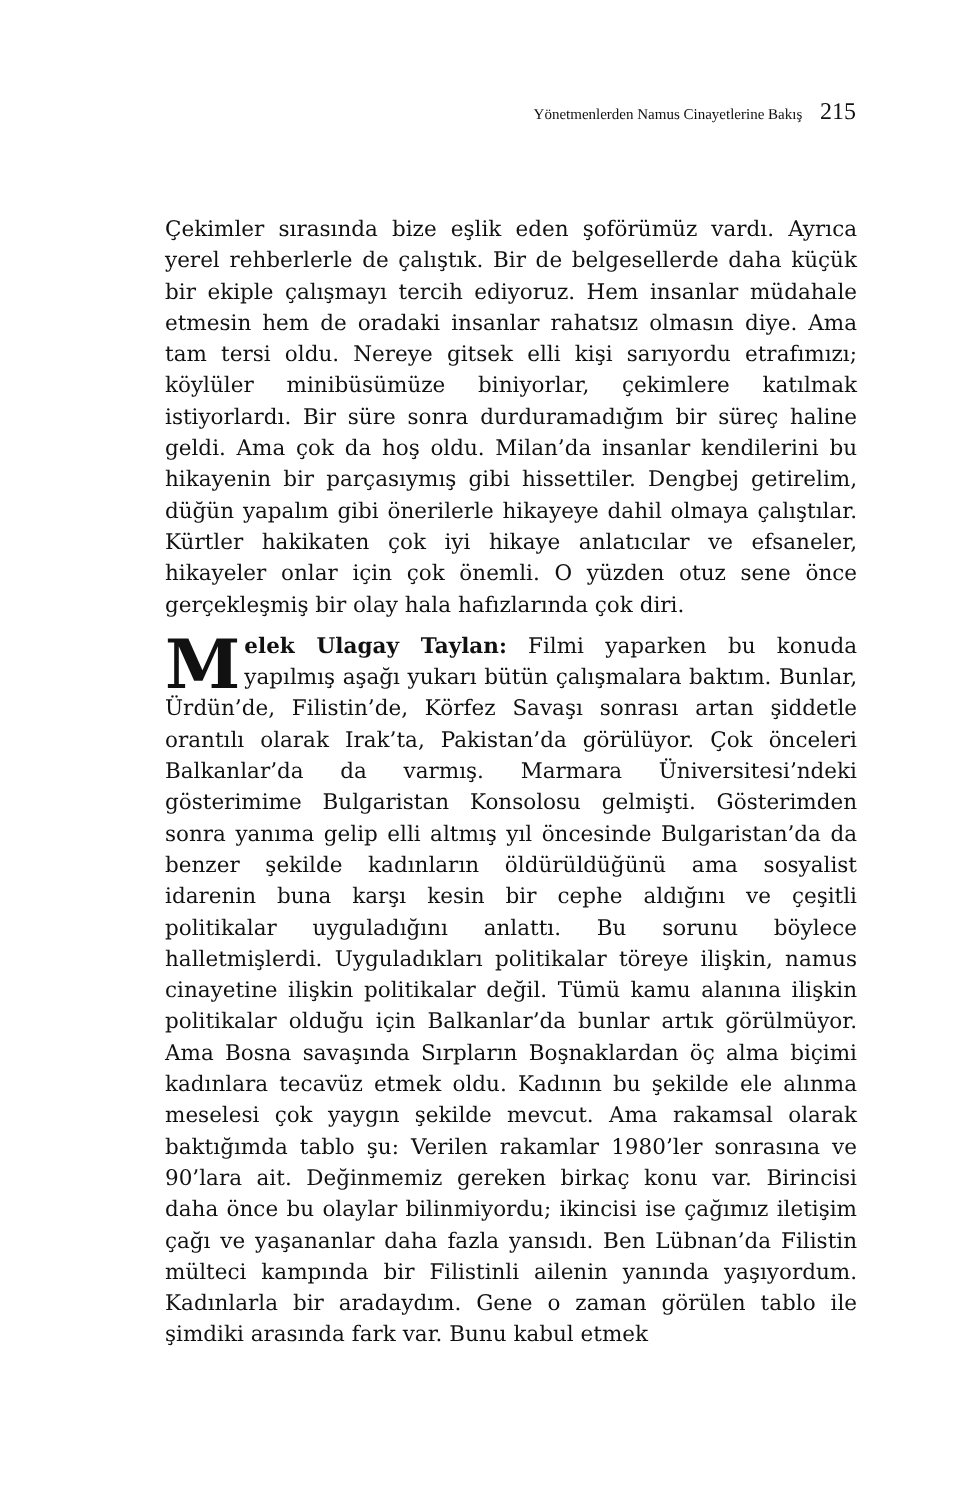Yönetmenlerden Namus Cinayetlerine Bakış 215
Çekimler sırasında bize eşlik eden şoförümüz vardı. Ayrıca yerel rehberlerle de çalıştık. Bir de belgesellerde daha küçük bir ekiple çalışmayı tercih ediyoruz. Hem insanlar müdahale etmesin hem de oradaki insanlar rahatsız olmasın diye. Ama tam tersi oldu. Nereye gitsek elli kişi sarıyordu etrafımızı; köylüler minibüsümüze biniyorlar, çekimlere katılmak istiyorlardı. Bir süre sonra durduramadığım bir süreç haline geldi. Ama çok da hoş oldu. Milan’da insanlar kendilerini bu hikayenin bir parçasıymış gibi hissettiler. Dengbej getirelim, düğün yapalım gibi önerilerle hikayeye dahil olmaya çalıştılar. Kürtler hakikaten çok iyi hikaye anlatıcılar ve efsaneler, hikayeler onlar için çok önemli. O yüzden otuz sene önce gerçekleşmiş bir olay hala hafızlarında çok diri.
Melek Ulagay Taylan: Filmi yaparken bu konuda yapılmış aşağı yukarı bütün çalışmalara baktım. Bunlar, Ürdün’de, Filistin’de, Körfez Savaşı sonrası artan şiddetle orantılı olarak Irak’ta, Pakistan’da görülüyor. Çok önceleri Balkanlar’da da varmış. Marmara Üniversitesi’ndeki gösterimime Bulgaristan Konsolosu gelmişti. Gösterimden sonra yanıma gelip elli altmış yıl öncesinde Bulgaristan’da da benzer şekilde kadınların öldürüldüğünü ama sosyalist idarenin buna karşı kesin bir cephe aldığını ve çeşitli politikalar uyguladığını anlattı. Bu sorunu böylece halletmişlerdi. Uyguladıkları politikalar töreye ilişkin, namus cinayetine ilişkin politikalar değil. Tümü kamu alanına ilişkin politikalar olduğu için Balkanlar’da bunlar artık görülmüyor. Ama Bosna savaşında Sırpların Boşnaklardan öç alma biçimi kadınlara tecavüz etmek oldu. Kadının bu şekilde ele alınma meselesi çok yaygın şekilde mevcut. Ama rakamsal olarak baktığımda tablo şu: Verilen rakamlar 1980’ler sonrasına ve 90’lara ait. Değinmemiz gereken birkaç konu var. Birincisi daha önce bu olaylar bilinmiyordu; ikincisi ise çağımız iletişim çağı ve yaşananlar daha fazla yansıdı. Ben Lübnan’da Filistin mülteci kampında bir Filistinli ailenin yanında yaşıyordum. Kadınlarla bir aradaydım. Gene o zaman görülen tablo ile şimdiki arasında fark var. Bunu kabul etmek